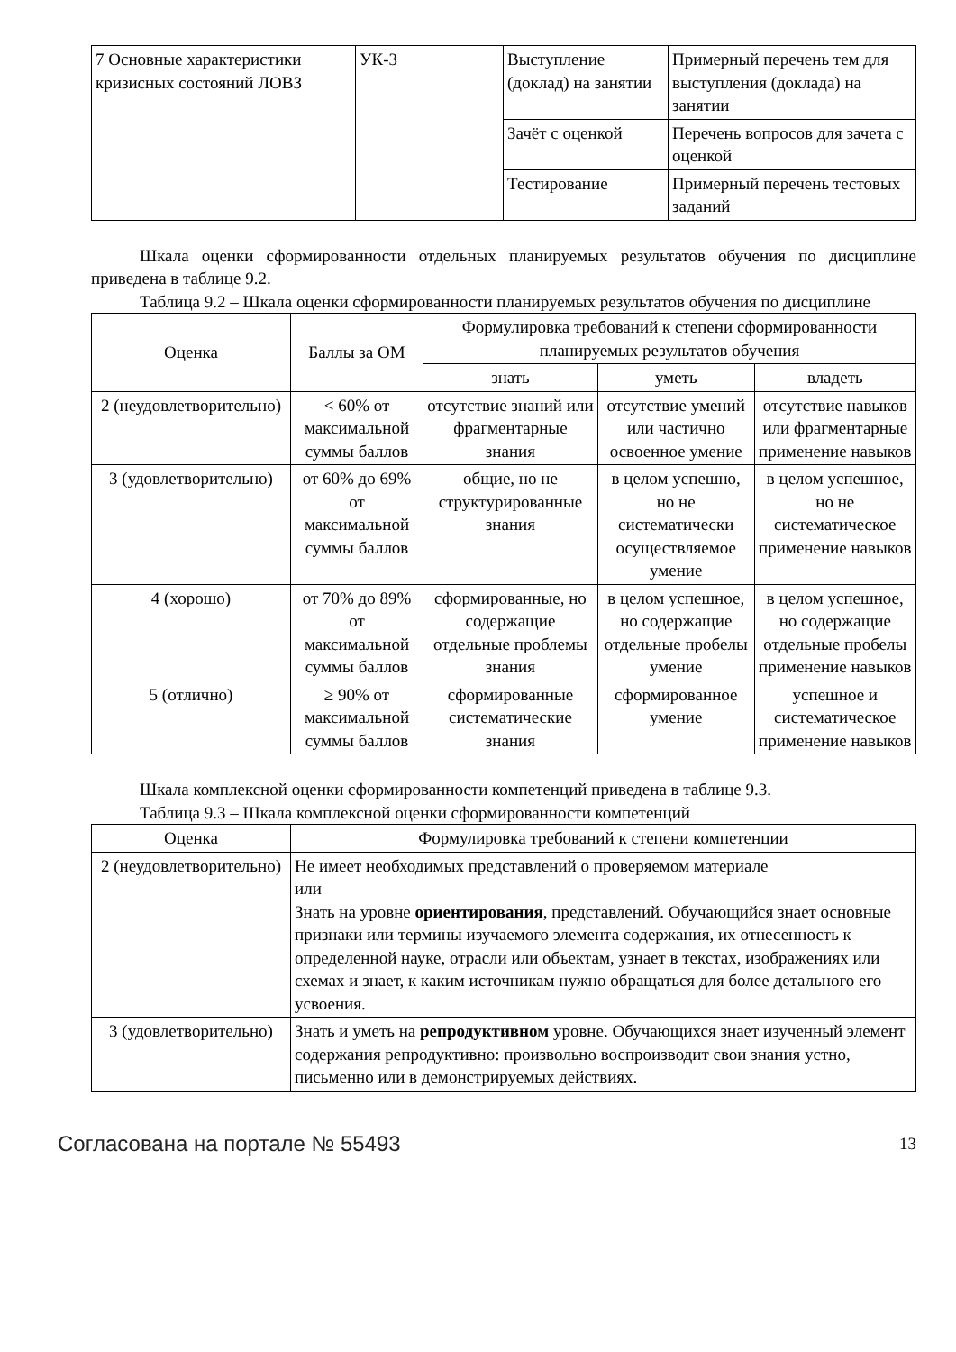| 7 Основные характеристики кризисных состояний ЛОВЗ | УК-3 | Выступление (доклад) на занятии | Примерный перечень тем для выступления (доклада) на занятии |
| | | Зачёт с оценкой | Перечень вопросов для зачета с оценкой |
| | | Тестирование | Примерный перечень тестовых заданий |
Шкала оценки сформированности отдельных планируемых результатов обучения по дисциплине приведена в таблице 9.2.
Таблица 9.2 – Шкала оценки сформированности планируемых результатов обучения по дисциплине
| Оценка | Баллы за ОМ | Формулировка требований к степени сформированности планируемых результатов обучения | | |
| --- | --- | --- | --- | --- |
| | | знать | уметь | владеть |
| 2 (неудовлетворительно) | < 60% от максимальной суммы баллов | отсутствие знаний или фрагментарные знания | отсутствие умений или частично освоенное умение | отсутствие навыков или фрагментарные применение навыков |
| 3 (удовлетворительно) | от 60% до 69% от максимальной суммы баллов | общие, но не структурированные знания | в целом успешно, но не систематически осуществляемое умение | в целом успешное, но не систематическое применение навыков |
| 4 (хорошо) | от 70% до 89% от максимальной суммы баллов | сформированные, но содержащие отдельные проблемы знания | в целом успешное, но содержащие отдельные пробелы умение | в целом успешное, но содержащие отдельные пробелы применение навыков |
| 5 (отлично) | ≥ 90% от максимальной суммы баллов | сформированные систематические знания | сформированное умение | успешное и систематическое применение навыков |
Шкала комплексной оценки сформированности компетенций приведена в таблице 9.3.
Таблица 9.3 – Шкала комплексной оценки сформированности компетенций
| Оценка | Формулировка требований к степени компетенции |
| --- | --- |
| 2 (неудовлетворительно) | Не имеет необходимых представлений о проверяемом материале или Знать на уровне ориентирования , представлений. Обучающийся знает основные признаки или термины изучаемого элемента содержания, их отнесенность к определенной науке, отрасли или объектам, узнает в текстах, изображениях или схемах и знает, к каким источникам нужно обращаться для более детального его усвоения. |
| 3 (удовлетворительно) | Знать и уметь на репродуктивном уровне. Обучающихся знает изученный элемент содержания репродуктивно: произвольно воспроизводит свои знания устно, письменно или в демонстрируемых действиях. |
Согласована на портале № 55493 13